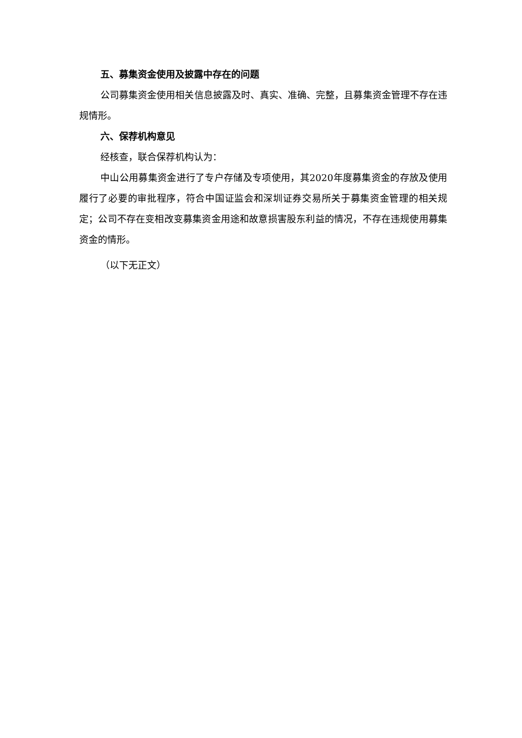五、募集资金使用及披露中存在的问题
公司募集资金使用相关信息披露及时、真实、准确、完整，且募集资金管理不存在违规情形。
六、保荐机构意见
经核查，联合保荐机构认为：
中山公用募集资金进行了专户存储及专项使用，其2020年度募集资金的存放及使用履行了必要的审批程序，符合中国证监会和深圳证券交易所关于募集资金管理的相关规定；公司不存在变相改变募集资金用途和故意损害股东利益的情况，不存在违规使用募集资金的情形。
（以下无正文）